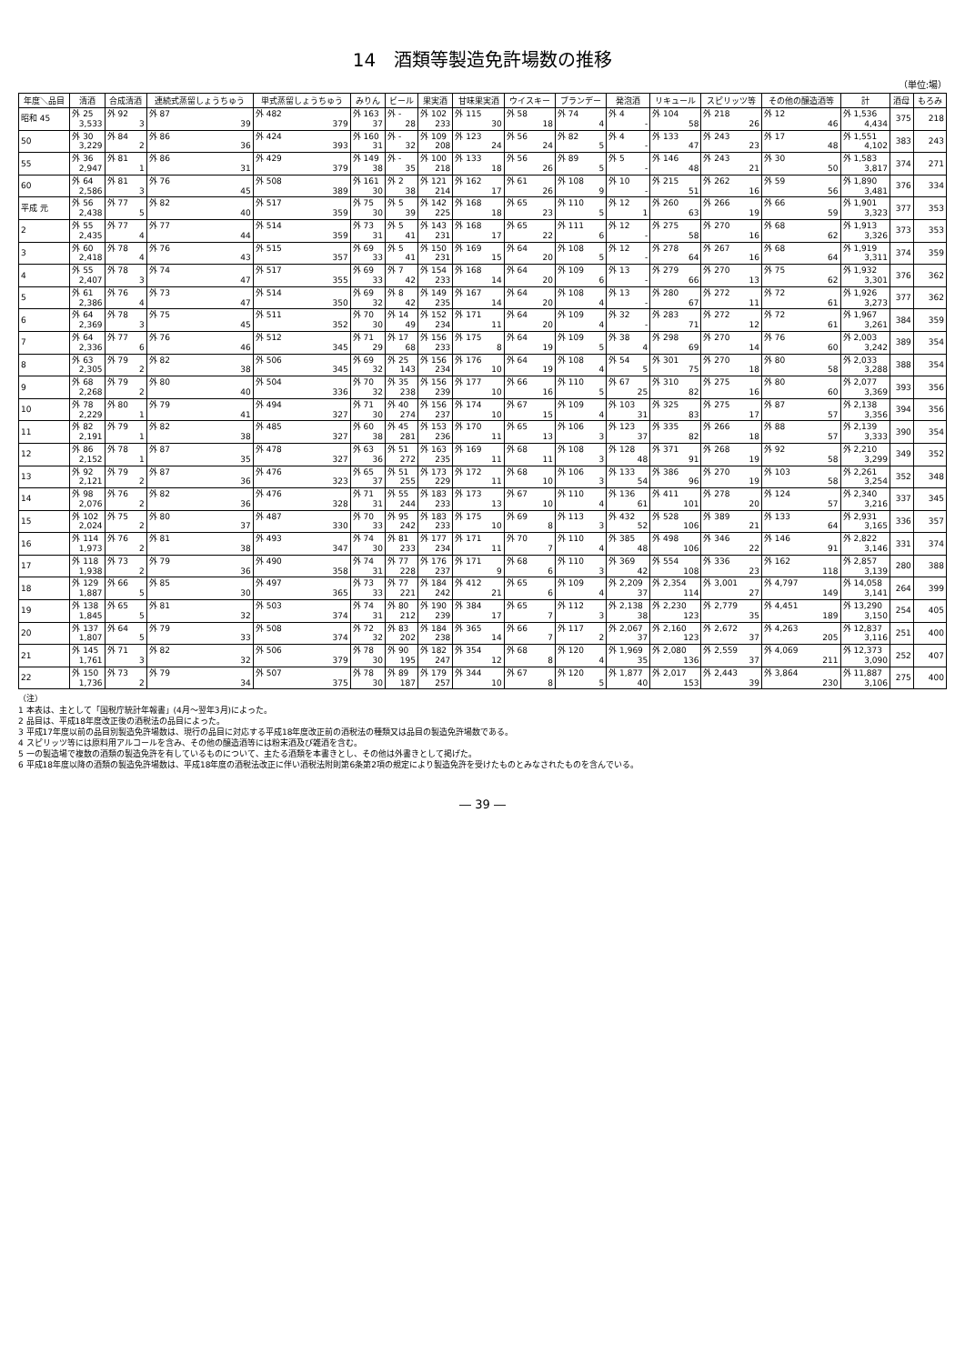14　酒類等製造免許場数の推移
（単位:場）
| 年度＼品目 | 清酒 | 合成清酒 | 連続式蒸留しょうちゅう | 単式蒸留しょうちゅう | みりん | ビール | 果実酒 | 甘味果実酒 | ウイスキー | ブランデー | 発泡酒 | リキュール | スピリッツ等 | その他の醸造酒等 | 計 | 酒母 | もろみ |
| --- | --- | --- | --- | --- | --- | --- | --- | --- | --- | --- | --- | --- | --- | --- | --- | --- | --- |
| 昭和 45 | 外 25 3,533 | 外 92 3 | 外 87 39 | 外 482 379 | 外 163 37 | 外 - 28 | 外 102 233 | 外 115 30 | 外 58 18 | 外 74 4 | 外 4 - | 外 104 58 | 外 218 26 | 外 12 46 | 外 1,536 4,434 | 375 | 218 |
| 50 | 外 30 3,229 | 外 84 2 | 外 86 36 | 外 424 393 | 外 160 31 | 外 - 32 | 外 109 208 | 外 123 24 | 外 56 24 | 外 82 5 | 外 4 - | 外 133 47 | 外 243 23 | 外 17 48 | 外 1,551 4,102 | 383 | 243 |
| 55 | 外 36 2,947 | 外 81 1 | 外 86 31 | 外 429 379 | 外 149 38 | 外 - 35 | 外 100 218 | 外 133 18 | 外 56 26 | 外 89 5 | 外 5 - | 外 146 48 | 外 243 21 | 外 30 50 | 外 1,583 3,817 | 374 | 271 |
| 60 | 外 64 2,586 | 外 81 3 | 外 76 45 | 外 508 389 | 外 161 30 | 外 2 38 | 外 121 214 | 外 162 17 | 外 61 26 | 外 108 9 | 外 10 - | 外 215 51 | 外 262 16 | 外 59 56 | 外 1,890 3,481 | 376 | 334 |
| 平成 元 | 外 56 2,438 | 外 77 5 | 外 82 40 | 外 517 359 | 外 75 30 | 外 5 39 | 外 142 225 | 外 168 18 | 外 65 23 | 外 110 5 | 外 12 1 | 外 260 63 | 外 266 19 | 外 66 59 | 外 1,901 3,323 | 377 | 353 |
| 2 | 外 55 2,435 | 外 77 4 | 外 77 44 | 外 514 359 | 外 73 31 | 外 5 41 | 外 143 231 | 外 168 17 | 外 65 22 | 外 111 6 | 外 12 - | 外 275 58 | 外 270 16 | 外 68 62 | 外 1,913 3,326 | 373 | 353 |
| 3 | 外 60 2,418 | 外 78 4 | 外 76 43 | 外 515 357 | 外 69 33 | 外 5 41 | 外 150 231 | 外 169 15 | 外 64 20 | 外 108 5 | 外 12 - | 外 278 64 | 外 267 16 | 外 68 64 | 外 1,919 3,311 | 374 | 359 |
| 4 | 外 55 2,407 | 外 78 3 | 外 74 47 | 外 517 355 | 外 69 33 | 外 7 42 | 外 154 233 | 外 168 14 | 外 64 20 | 外 109 6 | 外 13 - | 外 279 66 | 外 270 13 | 外 75 62 | 外 1,932 3,301 | 376 | 362 |
| 5 | 外 61 2,386 | 外 76 4 | 外 73 47 | 外 514 350 | 外 69 32 | 外 8 42 | 外 149 235 | 外 167 14 | 外 64 20 | 外 108 4 | 外 13 - | 外 280 67 | 外 272 11 | 外 72 61 | 外 1,926 3,273 | 377 | 362 |
| 6 | 外 64 2,369 | 外 78 3 | 外 75 45 | 外 511 352 | 外 70 30 | 外 14 49 | 外 152 234 | 外 171 11 | 外 64 20 | 外 109 4 | 外 32 - | 外 283 71 | 外 272 12 | 外 72 61 | 外 1,967 3,261 | 384 | 359 |
| 7 | 外 64 2,336 | 外 77 6 | 外 76 46 | 外 512 345 | 外 71 29 | 外 17 68 | 外 156 233 | 外 175 8 | 外 64 19 | 外 109 5 | 外 38 4 | 外 298 69 | 外 270 14 | 外 76 60 | 外 2,003 3,242 | 389 | 354 |
| 8 | 外 63 2,305 | 外 79 2 | 外 82 38 | 外 506 345 | 外 69 32 | 外 25 143 | 外 156 234 | 外 176 10 | 外 64 19 | 外 108 4 | 外 54 5 | 外 301 75 | 外 270 18 | 外 80 58 | 外 2,033 3,288 | 388 | 354 |
| 9 | 外 68 2,268 | 外 79 2 | 外 80 40 | 外 504 336 | 外 70 32 | 外 35 238 | 外 156 239 | 外 177 10 | 外 66 16 | 外 110 5 | 外 67 25 | 外 310 82 | 外 275 16 | 外 80 60 | 外 2,077 3,369 | 393 | 356 |
| 10 | 外 78 2,229 | 外 80 1 | 外 79 41 | 外 494 327 | 外 71 30 | 外 40 274 | 外 156 237 | 外 174 10 | 外 67 15 | 外 109 4 | 外 103 31 | 外 325 83 | 外 275 17 | 外 87 57 | 外 2,138 3,356 | 394 | 356 |
| 11 | 外 82 2,191 | 外 79 1 | 外 82 38 | 外 485 327 | 外 60 38 | 外 45 281 | 外 153 236 | 外 170 11 | 外 65 13 | 外 106 3 | 外 123 37 | 外 335 82 | 外 266 18 | 外 88 57 | 外 2,139 3,333 | 390 | 354 |
| 12 | 外 86 2,152 | 外 78 1 | 外 87 35 | 外 478 327 | 外 63 36 | 外 51 272 | 外 163 235 | 外 169 11 | 外 68 11 | 外 108 3 | 外 128 48 | 外 371 91 | 外 268 19 | 外 92 58 | 外 2,210 3,299 | 349 | 352 |
| 13 | 外 92 2,121 | 外 79 2 | 外 87 36 | 外 476 323 | 外 65 37 | 外 51 255 | 外 173 229 | 外 172 11 | 外 68 10 | 外 106 3 | 外 133 54 | 外 386 96 | 外 270 19 | 外 103 58 | 外 2,261 3,254 | 352 | 348 |
| 14 | 外 98 2,076 | 外 76 2 | 外 82 36 | 外 476 328 | 外 71 31 | 外 55 244 | 外 183 233 | 外 173 13 | 外 67 10 | 外 110 4 | 外 136 61 | 外 411 101 | 外 278 20 | 外 124 57 | 外 2,340 3,216 | 337 | 345 |
| 15 | 外 102 2,024 | 外 75 2 | 外 80 37 | 外 487 330 | 外 70 33 | 外 95 242 | 外 183 233 | 外 175 10 | 外 69 8 | 外 113 3 | 外 432 52 | 外 528 106 | 外 389 21 | 外 133 64 | 外 2,931 3,165 | 336 | 357 |
| 16 | 外 114 1,973 | 外 76 2 | 外 81 38 | 外 493 347 | 外 74 30 | 外 81 233 | 外 177 234 | 外 171 11 | 外 70 7 | 外 110 4 | 外 385 48 | 外 498 106 | 外 346 22 | 外 146 91 | 外 2,822 3,146 | 331 | 374 |
| 17 | 外 118 1,938 | 外 73 2 | 外 79 36 | 外 490 358 | 外 74 31 | 外 77 228 | 外 176 237 | 外 171 9 | 外 68 6 | 外 110 3 | 外 369 42 | 外 554 108 | 外 336 23 | 外 162 118 | 外 2,857 3,139 | 280 | 388 |
| 18 | 外 129 1,887 | 外 66 5 | 外 85 30 | 外 497 365 | 外 73 33 | 外 77 221 | 外 184 242 | 外 412 21 | 外 65 6 | 外 109 4 | 外 2,209 37 | 外 2,354 114 | 外 3,001 27 | 外 4,797 149 | 外 14,058 3,141 | 264 | 399 |
| 19 | 外 138 1,845 | 外 65 5 | 外 81 32 | 外 503 374 | 外 74 31 | 外 80 212 | 外 190 239 | 外 384 17 | 外 65 7 | 外 112 3 | 外 2,138 38 | 外 2,230 123 | 外 2,779 35 | 外 4,451 189 | 外 13,290 3,150 | 254 | 405 |
| 20 | 外 137 1,807 | 外 64 5 | 外 79 33 | 外 508 374 | 外 72 32 | 外 83 202 | 外 184 238 | 外 365 14 | 外 66 7 | 外 117 2 | 外 2,067 37 | 外 2,160 123 | 外 2,672 37 | 外 4,263 205 | 外 12,837 3,116 | 251 | 400 |
| 21 | 外 145 1,761 | 外 71 3 | 外 82 32 | 外 506 379 | 外 78 30 | 外 90 195 | 外 182 247 | 外 354 12 | 外 68 8 | 外 120 4 | 外 1,969 35 | 外 2,080 136 | 外 2,559 37 | 外 4,069 211 | 外 12,373 3,090 | 252 | 407 |
| 22 | 外 150 1,736 | 外 73 2 | 外 79 34 | 外 507 375 | 外 78 30 | 外 89 187 | 外 179 257 | 外 344 10 | 外 67 8 | 外 120 5 | 外 1,877 40 | 外 2,017 153 | 外 2,443 39 | 外 3,864 230 | 外 11,887 3,106 | 275 | 400 |
（注）
1 本表は、主として「国税庁統計年報書」(4月～翌年3月)によった。
2 品目は、平成18年度改正後の酒税法の品目によった。
3 平成17年度以前の品目別製造免許場数は、現行の品目に対応する平成18年度改正前の酒税法の種類又は品目の製造免許場数である。
4 スピリッツ等には原料用アルコールを含み、その他の醸造酒等には粉末酒及び雑酒を含む。
5 一の製造場で複数の酒類の製造免許を有しているものについて、主たる酒類を本書きとし、その他は外書きとして掲げた。
6 平成18年度以降の酒類の製造免許場数は、平成18年度の酒税法改正に伴い酒税法附則第6条第2項の規定により製造免許を受けたものとみなされたものを含んでいる。
― 39 ―